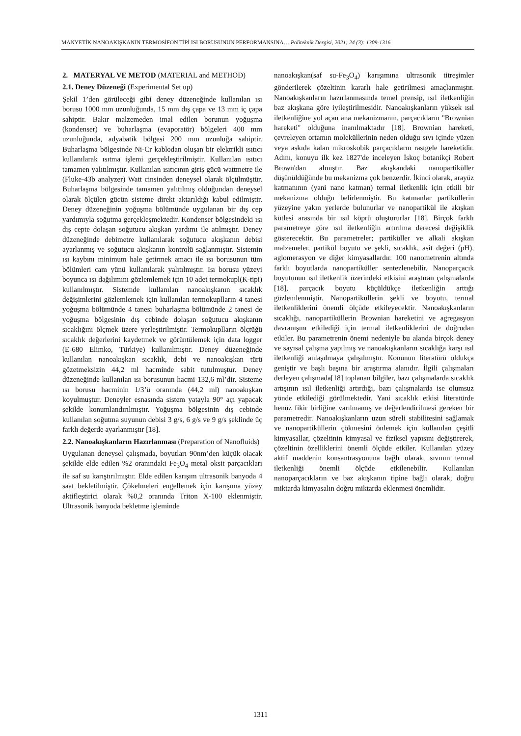MANYETİK NANOAKIŞKANIN TERMOSİFON TİPİ ISI BORUSUNUN PERFORMANSINA… Politeknik Dergisi, 2021; 24 (3): 1309-1316
2. MATERYAL VE METOD (MATERIAL and METHOD)
2.1. Deney Düzeneği (Experimental Set up)
Şekil 1’den görüleceği gibi deney düzeneğinde kullanılan ısı borusu 1000 mm uzunluğunda, 15 mm dış çapa ve 13 mm iç çapa sahiptir. Bakır malzemeden imal edilen borunun yoğuşma (kondenser) ve buharlaşma (evaporatör) bölgeleri 400 mm uzunluğunda, adyabatik bölgesi 200 mm uzunluğa sahiptir. Buharlaşma bölgesinde Ni-Cr kablodan oluşan bir elektrikli ısıtıcı kullanılarak ısıtma işlemi gerçekleştirilmiştir. Kullanılan ısıtıcı tamamen yalıtılmıştır. Kullanılan ısıtıcının giriş gücü wattmetre ile (Fluke-43b analyzer) Watt cinsinden deneysel olarak ölçülmüştür. Buharlaşma bölgesinde tamamen yalıtılmış olduğundan deneysel olarak ölçülen gücün sisteme direkt aktarıldığı kabul edilmiştir. Deney düzeneğinin yoğuşma bölümünde uygulanan bir dış cep yardımıyla soğutma gerçekleşmektedir. Kondenser bölgesindeki ısı dış cepte dolaşan soğutucu akışkan yardımı ile atılmıştır. Deney düzeneğinde debimetre kullanılarak soğutucu akışkanın debisi ayarlanmış ve soğutucu akışkanın kontrolü sağlanmıştır. Sistemin ısı kaybını minimum hale getirmek amacı ile ısı borusunun tüm bölümleri cam yünü kullanılarak yalıtılmıştır. Isı borusu yüzeyi boyunca ısı dağılımını gözlemlemek için 10 adet termokupl(K-tipi) kullanılmıştır. Sistemde kullanılan nanoakışkanın sıcaklık değişimlerini gözlemlemek için kullanılan termokuplların 4 tanesi yoğuşma bölümünde 4 tanesi buharlaşma bölümünde 2 tanesi de yoğuşma bölgesinin dış cebinde dolaşan soğutucu akışkanın sıcaklığını ölçmek üzere yerleştirilmiştir. Termokuplların ölçtüğü sıcaklık değerlerini kaydetmek ve görüntülemek için data logger (E-680 Elimko, Türkiye) kullanılmıştır. Deney düzeneğinde kullanılan nanoakışkan sıcaklık, debi ve nanoakışkan türü gözetmeksizin 44,2 ml hacminde sabit tutulmuştur. Deney düzeneğinde kullanılan ısı borusunun hacmi 132,6 ml’dir. Sisteme ısı borusu hacminin 1/3’ü oranında (44,2 ml) nanoakışkan koyulmuştur. Deneyler esnasında sistem yatayla 90° açı yapacak şekilde konumlandırılmıştır. Yoğuşma bölgesinin dış cebinde kullanılan soğutma suyunun debisi 3 g/s, 6 g/s ve 9 g/s şeklinde üç farklı değerde ayarlanmıştır [18].
2.2. Nanoakışkanların Hazırlanması (Preparation of Nanofluids)
Uygulanan deneysel çalışmada, boyutları 90nm’den küçük olacak şekilde elde edilen %2 oranındaki Fe<sub>3</sub>O<sub>4</sub> metal oksit parçacıkları ile saf su karıştırılmıştır. Elde edilen karışım ultrasonik banyoda 4 saat bekletilmiştir. Çökelmeleri engellemek için karışıma yüzey aktifleştirici olarak %0,2 oranında Triton X-100 eklenmiştir. Ultrasonik banyoda bekletme işleminde
nanoakışkan(saf su-Fe<sub>3</sub>O<sub>4</sub>) karışımına ultrasonik titreşimler gönderilerek çözeltinin kararlı hale getirilmesi amaçlanmıştır. Nanoakışkanların hazırlanmasında temel prensip, ısıl iletkenliğin baz akışkana göre iyileştirilmesidir. Nanoakışkanların yüksek ısıl iletkenliğine yol açan ana mekanizmanın, parçacıkların "Brownian hareketi" olduğuna inanılmaktadır [18]. Brownian hareketi, çevreleyen ortamın moleküllerinin neden olduğu sıvı içinde yüzen veya askıda kalan mikroskobik parçacıkların rastgele hareketidir. Adını, konuyu ilk kez 1827'de inceleyen İskoç botanikçi Robert Brown'dan almıştır. Baz akışkandaki nanopartiküller düşünüldüğünde bu mekanizma çok benzerdir. İkinci olarak, arayüz katmanının (yani nano katman) termal iletkenlik için etkili bir mekanizma olduğu belirlenmiştir. Bu katmanlar partiküllerin yüzeyine yakın yerlerde bulunurlar ve nanopartikül ile akışkan kütlesi arasında bir ısıl köprü oluştururlar [18]. Birçok farklı parametreye göre ısıl iletkenliğin artırılma derecesi değişiklik gösterecektir. Bu parametreler; partiküller ve alkali akışkan malzemeler, partikül boyutu ve şekli, sıcaklık, asit değeri (pH), aglomerasyon ve diğer kimyasallardır. 100 nanometrenin altında farklı boyutlarda nanopartiküller sentezlenebilir. Nanoparçacık boyutunun ısıl iletkenlik üzerindeki etkisini araştıran çalışmalarda [18], parçacık boyutu küçüldükçe iletkenliğin arttığı gözlemlenmiştir. Nanopartiküllerin şekli ve boyutu, termal iletkenliklerini önemli ölçüde etkileyecektir. Nanoakışkanların sıcaklığı, nanopartiküllerin Brownian hareketini ve agregasyon davranışını etkilediği için termal iletkenliklerini de doğrudan etkiler. Bu parametrenin önemi nedeniyle bu alanda birçok deney ve sayısal çalışma yapılmış ve nanoakışkanların sıcaklığa karşı ısıl iletkenliği anlaşılmaya çalışılmıştır. Konunun literatürü oldukça geniştir ve başlı başına bir araştırma alanıdır. İlgili çalışmaları derleyen çalışmada[18] toplanan bilgiler, bazı çalışmalarda sıcaklık artışının ısıl iletkenliği artırdığı, bazı çalışmalarda ise olumsuz yönde etkilediği görülmektedir. Yani sıcaklık etkisi literatürde henüz fikir birliğine varılmamış ve değerlendirilmesi gereken bir parametredir. Nanoakışkanların uzun süreli stabilitesini sağlamak ve nanopartiküllerin çökmesini önlemek için kullanılan çeşitli kimyasallar, çözeltinin kimyasal ve fiziksel yapısını değiştirerek, çözeltinin özelliklerini önemli ölçüde etkiler. Kullanılan yüzey aktif maddenin konsantrasyonuna bağlı olarak, sıvının termal iletkenliği önemli ölçüde etkilenebilir. Kullanılan nanoparçacıkların ve baz akışkanın tipine bağlı olarak, doğru miktarda kimyasalın doğru miktarda eklenmesi önemlidir.
1311